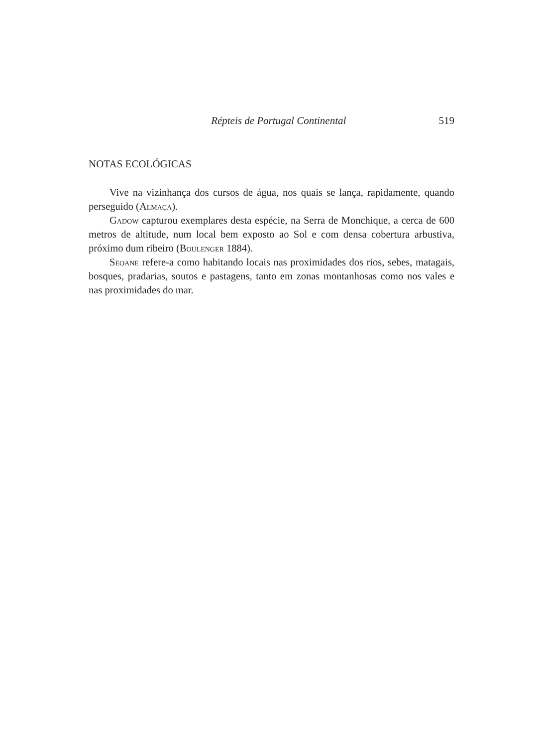Répteis de Portugal Continental 519
NOTAS ECOLÓGICAS
Vive na vizinhança dos cursos de água, nos quais se lança, rapidamente, quando perseguido (Almaça).
Gadow capturou exemplares desta espécie, na Serra de Monchique, a cerca de 600 metros de altitude, num local bem exposto ao Sol e com densa cobertura arbustiva, próximo dum ribeiro (Boulenger 1884).
Seoane refere-a como habitando locais nas proximidades dos rios, sebes, matagais, bosques, pradarias, soutos e pastagens, tanto em zonas montanhosas como nos vales e nas proximidades do mar.